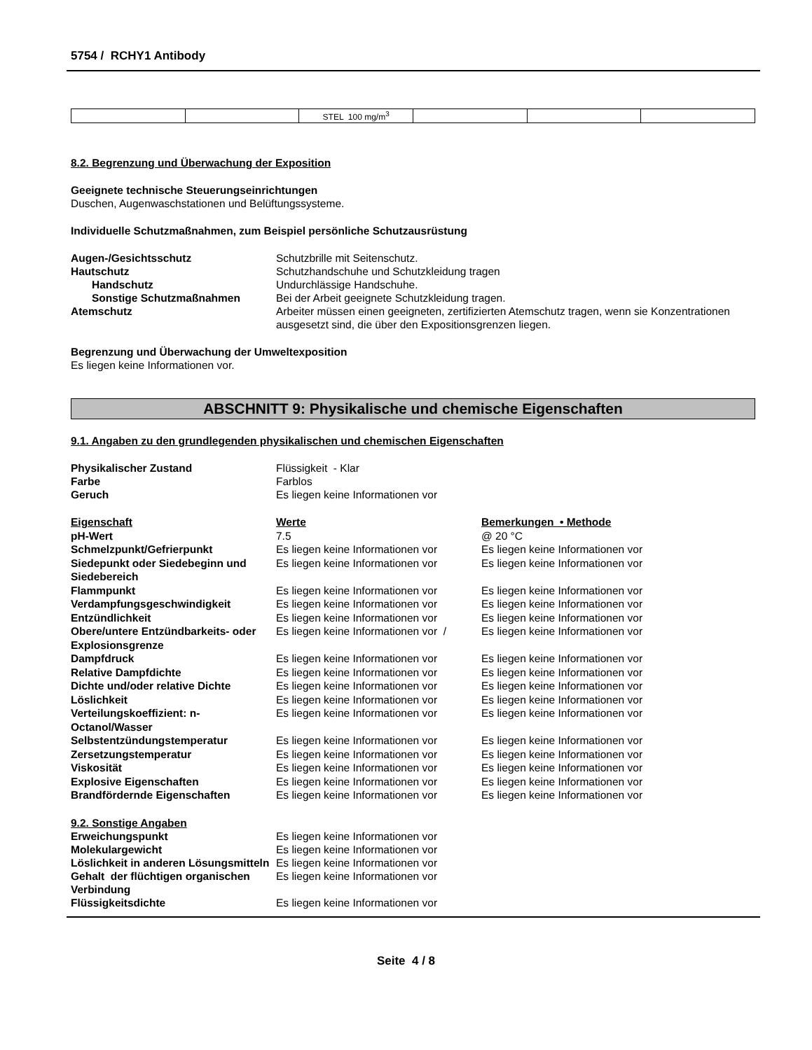5754 / RCHY1 Antibody
| | | STEL 100 mg/m<sup>3</sup> | | | |
8.2. Begrenzung und Überwachung der Exposition
Geeignete technische Steuerungseinrichtungen
Duschen, Augenwaschstationen und Belüftungssysteme.
Individuelle Schutzmaßnahmen, zum Beispiel persönliche Schutzausrüstung
Augen-/Gesichtsschutz
Schutzbrille mit Seitenschutz.
Hautschutz
Schutzhandschuhe und Schutzkleidung tragen
Handschutz
Undurchlässige Handschuhe.
Sonstige Schutzmaßnahmen
Bei der Arbeit geeignete Schutzkleidung tragen.
Atemschutz
Arbeiter müssen einen geeigneten, zertifizierten Atemschutz tragen, wenn sie Konzentrationen ausgesetzt sind, die über den Expositionsgrenzen liegen.
Begrenzung und Überwachung der Umweltexposition
Es liegen keine Informationen vor.
ABSCHNITT 9: Physikalische und chemische Eigenschaften
9.1. Angaben zu den grundlegenden physikalischen und chemischen Eigenschaften
Physikalischer Zustand
Flüssigkeit - Klar
Farbe
Farblos
Geruch
Es liegen keine Informationen vor
| Eigenschaft | Werte | Bemerkungen • Methode |
| --- | --- | --- |
| pH-Wert | 7.5 | @ 20 °C |
| Schmelzpunkt/Gefrierpunkt | Es liegen keine Informationen vor | Es liegen keine Informationen vor |
| Siedepunkt oder Siedebeginn und Siedebereich | Es liegen keine Informationen vor | Es liegen keine Informationen vor |
| Flammpunkt | Es liegen keine Informationen vor | Es liegen keine Informationen vor |
| Verdampfungsgeschwindigkeit | Es liegen keine Informationen vor | Es liegen keine Informationen vor |
| Entzündlichkeit | Es liegen keine Informationen vor | Es liegen keine Informationen vor |
| Obere/untere Entzündbarkeits- oder Explosionsgrenze | Es liegen keine Informationen vor / | Es liegen keine Informationen vor |
| Dampfdruck | Es liegen keine Informationen vor | Es liegen keine Informationen vor |
| Relative Dampfdichte | Es liegen keine Informationen vor | Es liegen keine Informationen vor |
| Dichte und/oder relative Dichte | Es liegen keine Informationen vor | Es liegen keine Informationen vor |
| Löslichkeit | Es liegen keine Informationen vor | Es liegen keine Informationen vor |
| Verteilungskoeffizient: n-Octanol/Wasser | Es liegen keine Informationen vor | Es liegen keine Informationen vor |
| Selbstentzündungstemperatur | Es liegen keine Informationen vor | Es liegen keine Informationen vor |
| Zersetzungstemperatur | Es liegen keine Informationen vor | Es liegen keine Informationen vor |
| Viskosität | Es liegen keine Informationen vor | Es liegen keine Informationen vor |
| Explosive Eigenschaften | Es liegen keine Informationen vor | Es liegen keine Informationen vor |
| Brandfördernde Eigenschaften | Es liegen keine Informationen vor | Es liegen keine Informationen vor |
9.2. Sonstige Angaben
Erweichungspunkt
Es liegen keine Informationen vor
Molekulargewicht
Es liegen keine Informationen vor
Löslichkeit in anderen Lösungsmitteln
Es liegen keine Informationen vor
Gehalt der flüchtigen organischen Verbindung
Es liegen keine Informationen vor
Flüssigkeitsdichte
Es liegen keine Informationen vor
Seite 4 / 8